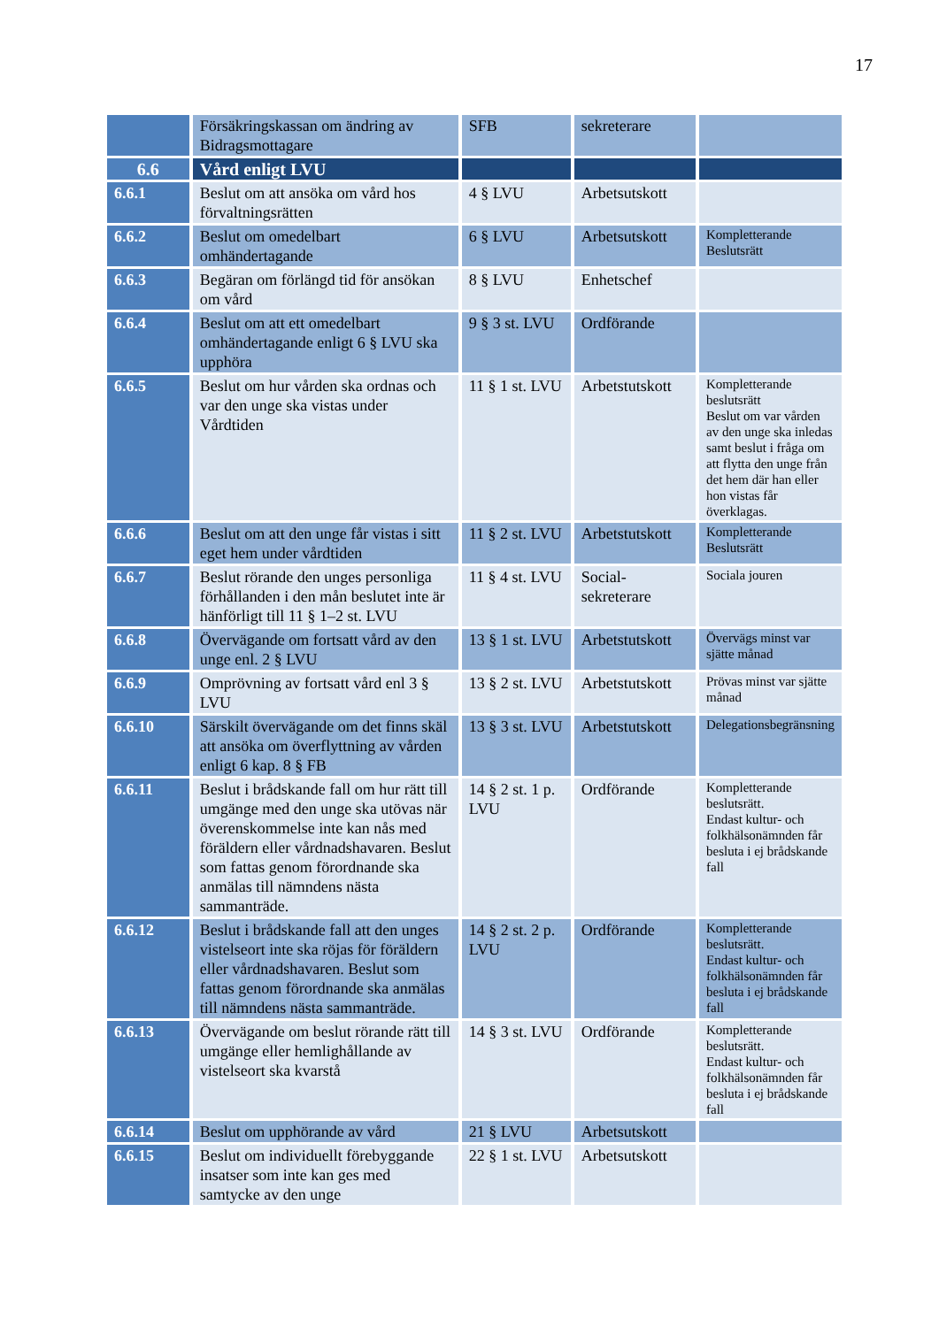17
| | Försäkringskassan om ändring av Bidragsmottagare | SFB | sekreterare | |
| 6.6 | Vård enligt LVU | | | |
| 6.6.1 | Beslut om att ansöka om vård hos förvaltningsrätten | 4 § LVU | Arbetsutskott | |
| 6.6.2 | Beslut om omedelbart omhändertagande | 6 § LVU | Arbetsutskott | Kompletterande Beslutsrätt |
| 6.6.3 | Begäran om förlängd tid för ansökan om vård | 8 § LVU | Enhetschef | |
| 6.6.4 | Beslut om att ett omedelbart omhändertagande enligt 6 § LVU ska upphöra | 9 § 3 st. LVU | Ordförande | |
| 6.6.5 | Beslut om hur vården ska ordnas och var den unge ska vistas under Vårdtiden | 11 § 1 st. LVU | Arbetstutskott | Kompletterande beslutsrätt Beslut om var vården av den unge ska inledas samt beslut i fråga om att flytta den unge från det hem där han eller hon vistas får överklagas. |
| 6.6.6 | Beslut om att den unge får vistas i sitt eget hem under vårdtiden | 11 § 2 st. LVU | Arbetstutskott | Kompletterande Beslutsrätt |
| 6.6.7 | Beslut rörande den unges personliga förhållanden i den mån beslutet inte är hänförligt till 11 § 1–2 st. LVU | 11 § 4 st. LVU | Social-sekreterare | Sociala jouren |
| 6.6.8 | Övervägande om fortsatt vård av den unge enl. 2 § LVU | 13 § 1 st. LVU | Arbetstutskott | Övervägs minst var sjätte månad |
| 6.6.9 | Omprövning av fortsatt vård enl 3 § LVU | 13 § 2 st. LVU | Arbetstutskott | Prövas minst var sjätte månad |
| 6.6.10 | Särskilt övervägande om det finns skäl att ansöka om överflyttning av vården enligt 6 kap. 8 § FB | 13 § 3 st. LVU | Arbetstutskott | Delegationsbegränsning |
| 6.6.11 | Beslut i brådskande fall om hur rätt till umgänge med den unge ska utövas när överenskommelse inte kan nås med föräldern eller vårdnadshavaren. Beslut som fattas genom förordnande ska anmälas till nämndens nästa sammanträde. | 14 § 2 st. 1 p. LVU | Ordförande | Kompletterande beslutsrätt. Endast kultur- och folkhälsonämnden får besluta i ej brådskande fall |
| 6.6.12 | Beslut i brådskande fall att den unges vistelseort inte ska röjas för föräldern eller vårdnadshavaren. Beslut som fattas genom förordnande ska anmälas till nämndens nästa sammanträde. | 14 § 2 st. 2 p. LVU | Ordförande | Kompletterande beslutsrätt. Endast kultur- och folkhälsonämnden får besluta i ej brådskande fall |
| 6.6.13 | Övervägande om beslut rörande rätt till umgänge eller hemlighållande av vistelseort ska kvarstå | 14 § 3 st. LVU | Ordförande | Kompletterande beslutsrätt. Endast kultur- och folkhälsonämnden får besluta i ej brådskande fall |
| 6.6.14 | Beslut om upphörande av vård | 21 § LVU | Arbetsutskott | |
| 6.6.15 | Beslut om individuellt förebyggande insatser som inte kan ges med samtycke av den unge | 22 § 1 st. LVU | Arbetsutskott | |